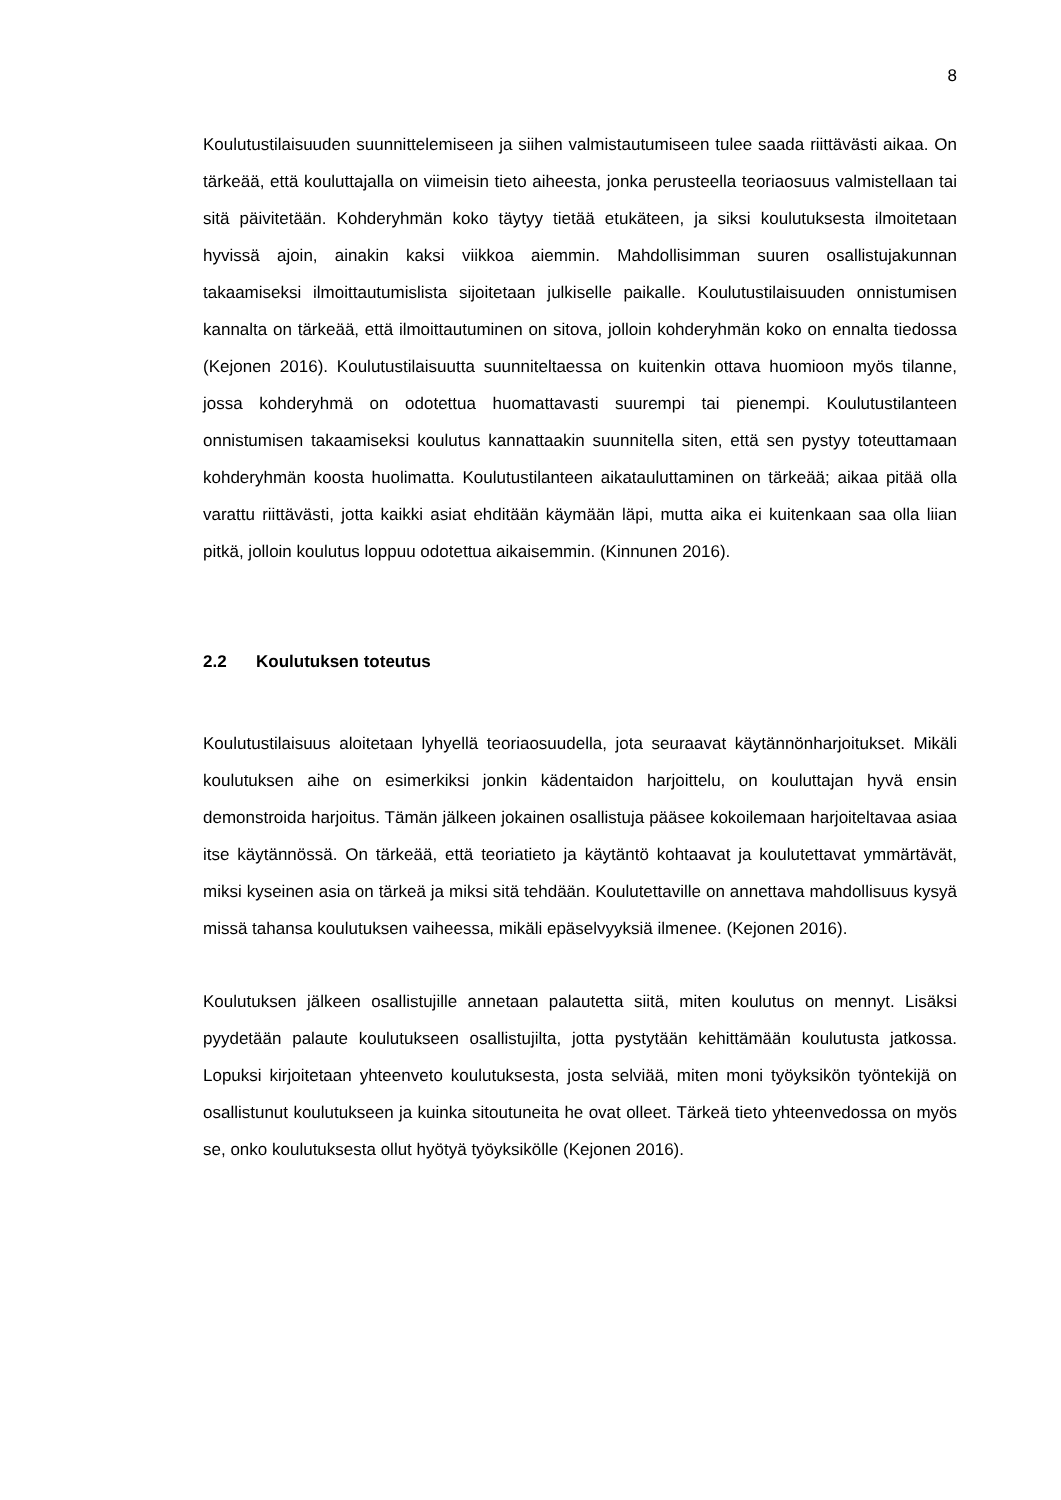8
Koulutustilaisuuden suunnittelemiseen ja siihen valmistautumiseen tulee saada riittävästi aikaa. On tärkeää, että kouluttajalla on viimeisin tieto aiheesta, jonka perusteella teoriaosuus valmistellaan tai sitä päivitetään. Kohderyhmän koko täytyy tietää etukäteen, ja siksi koulutuksesta ilmoitetaan hyvissä ajoin, ainakin kaksi viikkoa aiemmin. Mahdollisimman suuren osallistujakunnan takaamiseksi ilmoittautumislista sijoitetaan julkiselle paikalle. Koulutustilaisuuden onnistumisen kannalta on tärkeää, että ilmoittautuminen on sitova, jolloin kohderyhmän koko on ennalta tiedossa (Kejonen 2016). Koulutustilaisuutta suunniteltaessa on kuitenkin ottava huomioon myös tilanne, jossa kohderyhmä on odotettua huomattavasti suurempi tai pienempi. Koulutustilanteen onnistumisen takaamiseksi koulutus kannattaakin suunnitella siten, että sen pystyy toteuttamaan kohderyhmän koosta huolimatta. Koulutustilanteen aikatauluttaminen on tärkeää; aikaa pitää olla varattu riittävästi, jotta kaikki asiat ehditään käymään läpi, mutta aika ei kuitenkaan saa olla liian pitkä, jolloin koulutus loppuu odotettua aikaisemmin. (Kinnunen 2016).
2.2 Koulutuksen toteutus
Koulutustilaisuus aloitetaan lyhyellä teoriaosuudella, jota seuraavat käytännönharjoitukset. Mikäli koulutuksen aihe on esimerkiksi jonkin kädentaidon harjoittelu, on kouluttajan hyvä ensin demonstroida harjoitus. Tämän jälkeen jokainen osallistuja pääsee kokoilemaan harjoiteltavaa asiaa itse käytännössä. On tärkeää, että teoriatieto ja käytäntö kohtaavat ja koulutettavat ymmärtävät, miksi kyseinen asia on tärkeä ja miksi sitä tehdään. Koulutettaville on annettava mahdollisuus kysyä missä tahansa koulutuksen vaiheessa, mikäli epäselvyyksiä ilmenee. (Kejonen 2016).
Koulutuksen jälkeen osallistujille annetaan palautetta siitä, miten koulutus on mennyt. Lisäksi pyydetään palaute koulutukseen osallistujilta, jotta pystytään kehittämään koulutusta jatkossa. Lopuksi kirjoitetaan yhteenveto koulutuksesta, josta selviää, miten moni työyksikön työntekijä on osallistunut koulutukseen ja kuinka sitoutuneita he ovat olleet. Tärkeä tieto yhteenvedossa on myös se, onko koulutuksesta ollut hyötyä työyksikölle (Kejonen 2016).